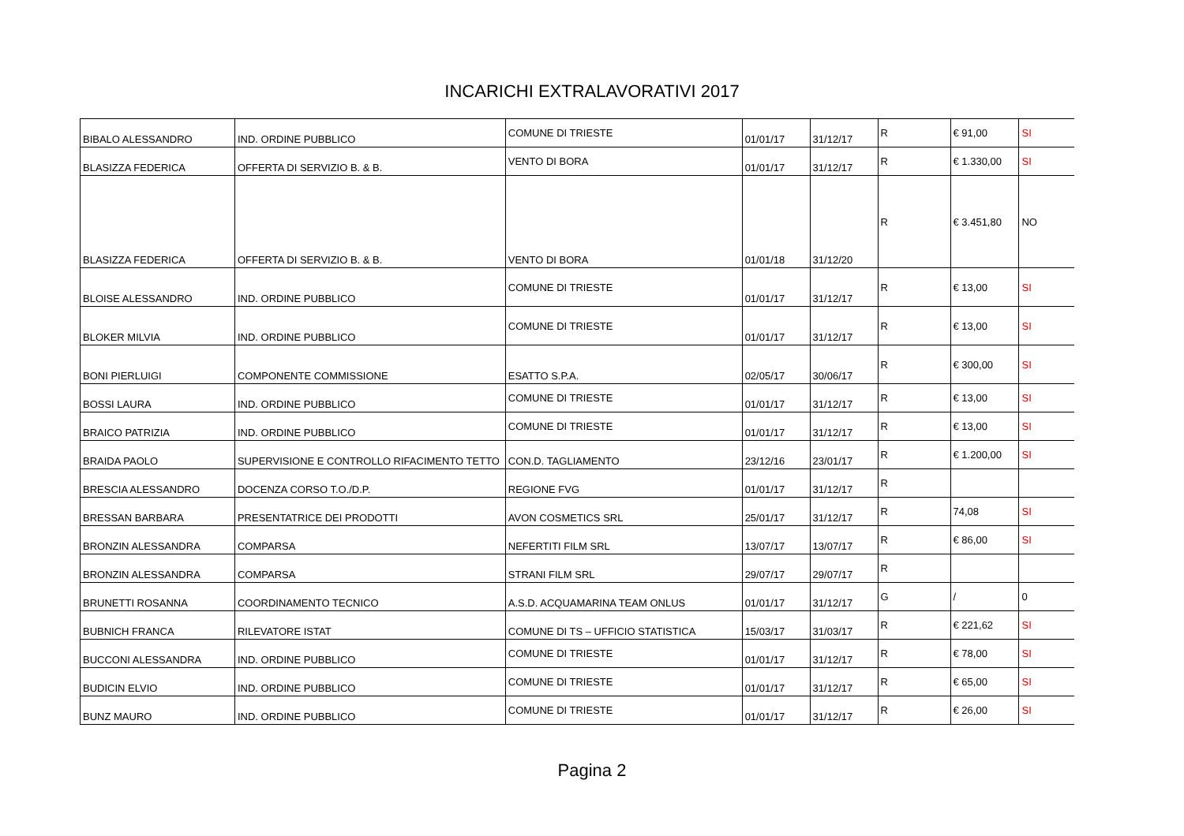INCARICHI EXTRALAVORATIVI 2017
| BIBALO ALESSANDRO | IND. ORDINE PUBBLICO | COMUNE DI TRIESTE | 01/01/17 | 31/12/17 | R | € 91,00 | SI |
| BLASIZZA FEDERICA | OFFERTA DI SERVIZIO B. & B. | VENTO DI BORA | 01/01/17 | 31/12/17 | R | € 1.330,00 | SI |
| BLASIZZA FEDERICA | OFFERTA DI SERVIZIO B. & B. | VENTO DI BORA | 01/01/18 | 31/12/20 | R | € 3.451,80 | NO |
| BLOISE ALESSANDRO | IND. ORDINE PUBBLICO | COMUNE DI TRIESTE | 01/01/17 | 31/12/17 | R | € 13,00 | SI |
| BLOKER MILVIA | IND. ORDINE PUBBLICO | COMUNE DI TRIESTE | 01/01/17 | 31/12/17 | R | € 13,00 | SI |
| BONI PIERLUIGI | COMPONENTE COMMISSIONE | ESATTO S.P.A. | 02/05/17 | 30/06/17 | R | € 300,00 | SI |
| BOSSI LAURA | IND. ORDINE PUBBLICO | COMUNE DI TRIESTE | 01/01/17 | 31/12/17 | R | € 13,00 | SI |
| BRAICO PATRIZIA | IND. ORDINE PUBBLICO | COMUNE DI TRIESTE | 01/01/17 | 31/12/17 | R | € 13,00 | SI |
| BRAIDA PAOLO | SUPERVISIONE E CONTROLLO RIFACIMENTO TETTO | CON.D. TAGLIAMENTO | 23/12/16 | 23/01/17 | R | € 1.200,00 | SI |
| BRESCIA ALESSANDRO | DOCENZA CORSO T.O./D.P. | REGIONE FVG | 01/01/17 | 31/12/17 | R | | |
| BRESSAN BARBARA | PRESENTATRICE DEI PRODOTTI | AVON COSMETICS SRL | 25/01/17 | 31/12/17 | R | 74,08 | SI |
| BRONZIN ALESSANDRA | COMPARSA | NEFERTITI FILM SRL | 13/07/17 | 13/07/17 | R | € 86,00 | SI |
| BRONZIN ALESSANDRA | COMPARSA | STRANI FILM SRL | 29/07/17 | 29/07/17 | R | | |
| BRUNETTI ROSANNA | COORDINAMENTO TECNICO | A.S.D. ACQUAMARINA TEAM ONLUS | 01/01/17 | 31/12/17 | G | / | 0 |
| BUBNICH FRANCA | RILEVATORE ISTAT | COMUNE DI TS – UFFICIO STATISTICA | 15/03/17 | 31/03/17 | R | € 221,62 | SI |
| BUCCONI ALESSANDRA | IND. ORDINE PUBBLICO | COMUNE DI TRIESTE | 01/01/17 | 31/12/17 | R | € 78,00 | SI |
| BUDICIN ELVIO | IND. ORDINE PUBBLICO | COMUNE DI TRIESTE | 01/01/17 | 31/12/17 | R | € 65,00 | SI |
| BUNZ MAURO | IND. ORDINE PUBBLICO | COMUNE DI TRIESTE | 01/01/17 | 31/12/17 | R | € 26,00 | SI |
Pagina 2